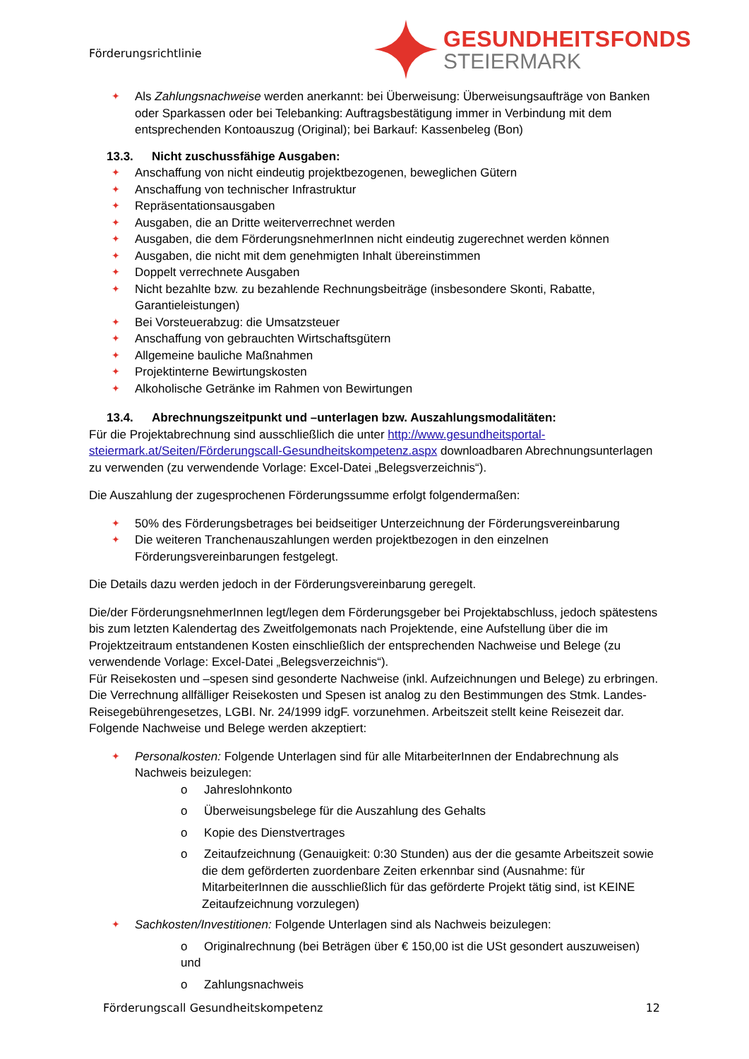Förderungsrichtlinie
GESUNDHEITSFONDS
STEIERMARK
✦ Als Zahlungsnachweise werden anerkannt: bei Überweisung: Überweisungsaufträge von Banken oder Sparkassen oder bei Telebanking: Auftragsbestätigung immer in Verbindung mit dem entsprechenden Kontoauszug (Original); bei Barkauf: Kassenbeleg (Bon)
13.3. Nicht zuschussfähige Ausgaben:
✦ Anschaffung von nicht eindeutig projektbezogenen, beweglichen Gütern
✦ Anschaffung von technischer Infrastruktur
✦ Repräsentationsausgaben
✦ Ausgaben, die an Dritte weiterverrechnet werden
✦ Ausgaben, die dem FörderungsnehmerInnen nicht eindeutig zugerechnet werden können
✦ Ausgaben, die nicht mit dem genehmigten Inhalt übereinstimmen
✦ Doppelt verrechnete Ausgaben
✦ Nicht bezahlte bzw. zu bezahlende Rechnungsbeiträge (insbesondere Skonti, Rabatte, Garantieleistungen)
✦ Bei Vorsteuerabzug: die Umsatzsteuer
✦ Anschaffung von gebrauchten Wirtschaftsgütern
✦ Allgemeine bauliche Maßnahmen
✦ Projektinterne Bewirtungskosten
✦ Alkoholische Getränke im Rahmen von Bewirtungen
13.4. Abrechnungszeitpunkt und –unterlagen bzw. Auszahlungsmodalitäten:
Für die Projektabrechnung sind ausschließlich die unter http://www.gesundheitsportal-steiermark.at/Seiten/Förderungscall-Gesundheitskompetenz.aspx downloadbaren Abrechnungsunterlagen zu verwenden (zu verwendende Vorlage: Excel-Datei „Belegsverzeichnis“).
Die Auszahlung der zugesprochenen Förderungssumme erfolgt folgendermaßen:
✦ 50% des Förderungsbetrages bei beidseitiger Unterzeichnung der Förderungsvereinbarung
✦ Die weiteren Tranchenauszahlungen werden projektbezogen in den einzelnen Förderungsvereinbarungen festgelegt.
Die Details dazu werden jedoch in der Förderungsvereinbarung geregelt.
Die/der FörderungsnehmerInnen legt/legen dem Förderungsgeber bei Projektabschluss, jedoch spätestens bis zum letzten Kalendertag des Zweitfolgemonats nach Projektende, eine Aufstellung über die im Projektzeitraum entstandenen Kosten einschließlich der entsprechenden Nachweise und Belege (zu verwendende Vorlage: Excel-Datei „Belegsverzeichnis“).
Für Reisekosten und –spesen sind gesonderte Nachweise (inkl. Aufzeichnungen und Belege) zu erbringen. Die Verrechnung allfälliger Reisekosten und Spesen ist analog zu den Bestimmungen des Stmk. Landes-Reisegebührengesetzes, LGBI. Nr. 24/1999 idgF. vorzunehmen. Arbeitszeit stellt keine Reisezeit dar.
Folgende Nachweise und Belege werden akzeptiert:
✦ Personalkosten: Folgende Unterlagen sind für alle MitarbeiterInnen der Endabrechnung als Nachweis beizulegen:
o Jahreslohnkonto
o Überweisungsbelege für die Auszahlung des Gehalts
o Kopie des Dienstvertrages
o Zeitaufzeichnung (Genauigkeit: 0:30 Stunden) aus der die gesamte Arbeitszeit sowie die dem geförderten zuordenbare Zeiten erkennbar sind (Ausnahme: für MitarbeiterInnen die ausschließlich für das geförderte Projekt tätig sind, ist KEINE Zeitaufzeichnung vorzulegen)
✦ Sachkosten/Investitionen: Folgende Unterlagen sind als Nachweis beizulegen:
o Originalrechnung (bei Beträgen über € 150,00 ist die USt gesondert auszuweisen) und
o Zahlungsnachweis
Förderungscall Gesundheitskompetenz 12